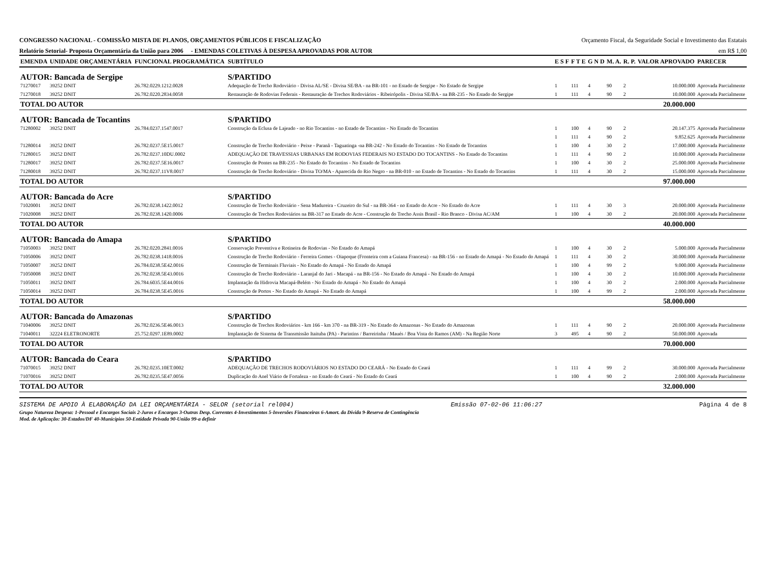CONGRESSO NACIONAL - COMISSÃO MISTA DE PLANOS, ORÇAMENTOS PÚBLICOS E FISCALIZAÇÃO Orçamento Fiscal, da Seguridade Social e Investimento das Estatais
Relatório Setorial- Proposta Orçamentária da União para 2006 - EMENDAS COLETIVAS À DESPESA APROVADAS POR AUTOR em R$ 1,00
| EMENDA | UNIDADE ORÇAMENTÁRIA | FUNCIONAL PROGRAMÁTICA | SUBTÍTULO | E S F | F T E | G N D | M. A. | R. P. | VALOR APROVADO | PARECER |
| --- | --- | --- | --- | --- | --- | --- | --- | --- | --- | --- |
| AUTOR: Bancada de Sergipe | | | S/PARTIDO | | | | | | | |
| 71270017 | 39252 DNIT | 26.782.0229.1212.0028 | Adequação de Trecho Rodoviário - Divisa AL/SE - Divisa SE/BA - na BR-101 - no Estado de Sergipe - No Estado de Sergipe | 1 | 111 | 4 | 90 | 2 | 10.000.000 | Aprovada Parcialmente |
| 71270018 | 39252 DNIT | 26.782.0220.2834.0058 | Restauração de Rodovias Federais - Restauração de Trechos Rodoviários - Ribeirópolis - Divisa SE/BA - na BR-235 - No Estado do Sergipe | 1 | 111 | 4 | 90 | 2 | 10.000.000 | Aprovada Parcialmente |
| TOTAL DO AUTOR | | | | | | | | | 20.000.000 | |
| AUTOR: Bancada de Tocantins | | | S/PARTIDO | | | | | | | |
| 71280002 | 39252 DNIT | 26.784.0237.1547.0017 | Construção da Eclusa de Lajeado - no Rio Tocantins - no Estado de Tocantins - No Estado do Tocantins | 1 | 100 | 4 | 90 | 2 | 20.147.375 | Aprovada Parcialmente |
| | | | | 1 | 111 | 4 | 90 | 2 | 9.852.625 | Aprovada Parcialmente |
| 71280014 | 39252 DNIT | 26.782.0237.5E15.0017 | Construção de Trecho Rodoviário - Peixe - Paranã - Taguatinga -na BR-242 - No Estado do Tocantins - No Estado de Tocantins | 1 | 100 | 4 | 30 | 2 | 17.000.000 | Aprovada Parcialmente |
| 71280015 | 39252 DNIT | 26.782.0237.10DU.0002 | ADEQUAÇÃO DE TRAVESSIAS URBANAS EM RODOVIAS FEDERAIS NO ESTADO DO TOCANTINS - No Estado do Tocantins | 1 | 111 | 4 | 90 | 2 | 10.000.000 | Aprovada Parcialmente |
| 71280017 | 39252 DNIT | 26.782.0237.5E16.0017 | Construção de Pontes na BR-235 - No Estado do Tocantins - No Estado de Tocantins | 1 | 100 | 4 | 30 | 2 | 25.000.000 | Aprovada Parcialmente |
| 71280018 | 39252 DNIT | 26.782.0237.11V8.0017 | Construção de Trecho Rodoviário - Divisa TO/MA - Aparecida do Rio Negro - na BR-010 - no Estado de Tocantins - No Estado do Tocantins | 1 | 111 | 4 | 30 | 2 | 15.000.000 | Aprovada Parcialmente |
| TOTAL DO AUTOR | | | | | | | | | 97.000.000 | |
| AUTOR: Bancada do Acre | | | S/PARTIDO | | | | | | | |
| 71020001 | 39252 DNIT | 26.782.0238.1422.0012 | Construção de Trecho Rodoviário - Sena Madureira - Cruzeiro do Sul - na BR-364 - no Estado do Acre - No Estado do Acre | 1 | 111 | 4 | 30 | 3 | 20.000.000 | Aprovada Parcialmente |
| 71020008 | 39252 DNIT | 26.782.0238.1420.0006 | Construção de Trechos Rodoviários na BR-317 no Estado do Acre - Construção do Trecho Assis Brasil - Rio Branco - Divisa AC/AM | 1 | 100 | 4 | 30 | 2 | 20.000.000 | Aprovada Parcialmente |
| TOTAL DO AUTOR | | | | | | | | | 40.000.000 | |
| AUTOR: Bancada do Amapa | | | S/PARTIDO | | | | | | | |
| 71050003 | 39252 DNIT | 26.782.0220.2841.0016 | Conservação Preventiva e Rotineira de Rodovias - No Estado do Amapá | 1 | 100 | 4 | 30 | 2 | 5.000.000 | Aprovada Parcialmente |
| 71050006 | 39252 DNIT | 26.782.0238.1418.0016 | Construção de Trecho Rodoviário - Ferreira Gomes - Oiapoque (Fronteira com a Guiana Francesa) - na BR-156 - no Estado do Amapá - No Estado do Amapá | 1 | 111 | 4 | 30 | 2 | 30.000.000 | Aprovada Parcialmente |
| 71050007 | 39252 DNIT | 26.784.0238.5E42.0016 | Construção de Terminais Fluviais - No Estado do Amapá - No Estado do Amapá | 1 | 100 | 4 | 99 | 2 | 9.000.000 | Aprovada Parcialmente |
| 71050008 | 39252 DNIT | 26.782.0238.5E43.0016 | Construção de Trecho Rodoviário - Laranjal do Jari - Macapá - na BR-156 - No Estado do Amapá - No Estado do Amapá | 1 | 100 | 4 | 30 | 2 | 10.000.000 | Aprovada Parcialmente |
| 71050011 | 39252 DNIT | 26.784.6035.5E44.0016 | Implantação da Hidrovia Macapá-Belém - No Estado do Amapá - No Estado do Amapá | 1 | 100 | 4 | 30 | 2 | 2.000.000 | Aprovada Parcialmente |
| 71050014 | 39252 DNIT | 26.784.0238.5E45.0016 | Construção de Portos - No Estado do Amapá - No Estado do Amapá | 1 | 100 | 4 | 99 | 2 | 2.000.000 | Aprovada Parcialmente |
| TOTAL DO AUTOR | | | | | | | | | 58.000.000 | |
| AUTOR: Bancada do Amazonas | | | S/PARTIDO | | | | | | | |
| 71040006 | 39252 DNIT | 26.782.0236.5E46.0013 | Construção de Trechos Rodoviários - km 166 - km 370 - na BR-319 - No Estado do Amazonas - No Estado do Amazonas | 1 | 111 | 4 | 90 | 2 | 20.000.000 | Aprovada Parcialmente |
| 71040011 | 32224 ELETRONORTE | 25.752.0297.1E89.0002 | Implantação de Sistema de Transmissão Itaituba (PA) - Parintins / Barreirinha / Maués / Boa Vista do Ramos (AM) - Na Região Norte | 3 | 495 | 4 | 90 | 2 | 50.000.000 | Aprovada |
| TOTAL DO AUTOR | | | | | | | | | 70.000.000 | |
| AUTOR: Bancada do Ceara | | | S/PARTIDO | | | | | | | |
| 71070015 | 39252 DNIT | 26.782.0235.10ET.0002 | ADEQUAÇÃO DE TRECHOS RODOVIÁRIOS NO ESTADO DO CEARÁ - No Estado do Ceará | 1 | 111 | 4 | 99 | 2 | 30.000.000 | Aprovada Parcialmente |
| 71070016 | 39252 DNIT | 26.782.0235.5E47.0056 | Duplicação do Anel Viário de Fortaleza - no Estado do Ceará - No Estado do Ceará | 1 | 100 | 4 | 90 | 2 | 2.000.000 | Aprovada Parcialmente |
| TOTAL DO AUTOR | | | | | | | | | 32.000.000 | |
SISTEMA DE APOIO À ELABORAÇÃO DA LEI ORÇAMENTÁRIA - SELOR (setorial rel004) Emissão 07-02-06 11:06:27 Página 4 de 8
Grupo Natureza Despesa: 1-Pessoal e Encargos Sociais 2-Juros e Encargos 3-Outras Desp. Correntes 4-Investimentos 5-Inversões Financeiras 6-Amort. da Dívida 9-Reserva de Contingência
Mod. de Aplicação: 30-Estados/DF 40-Municípios 50-Entidade Privada 90-União 99-a definir